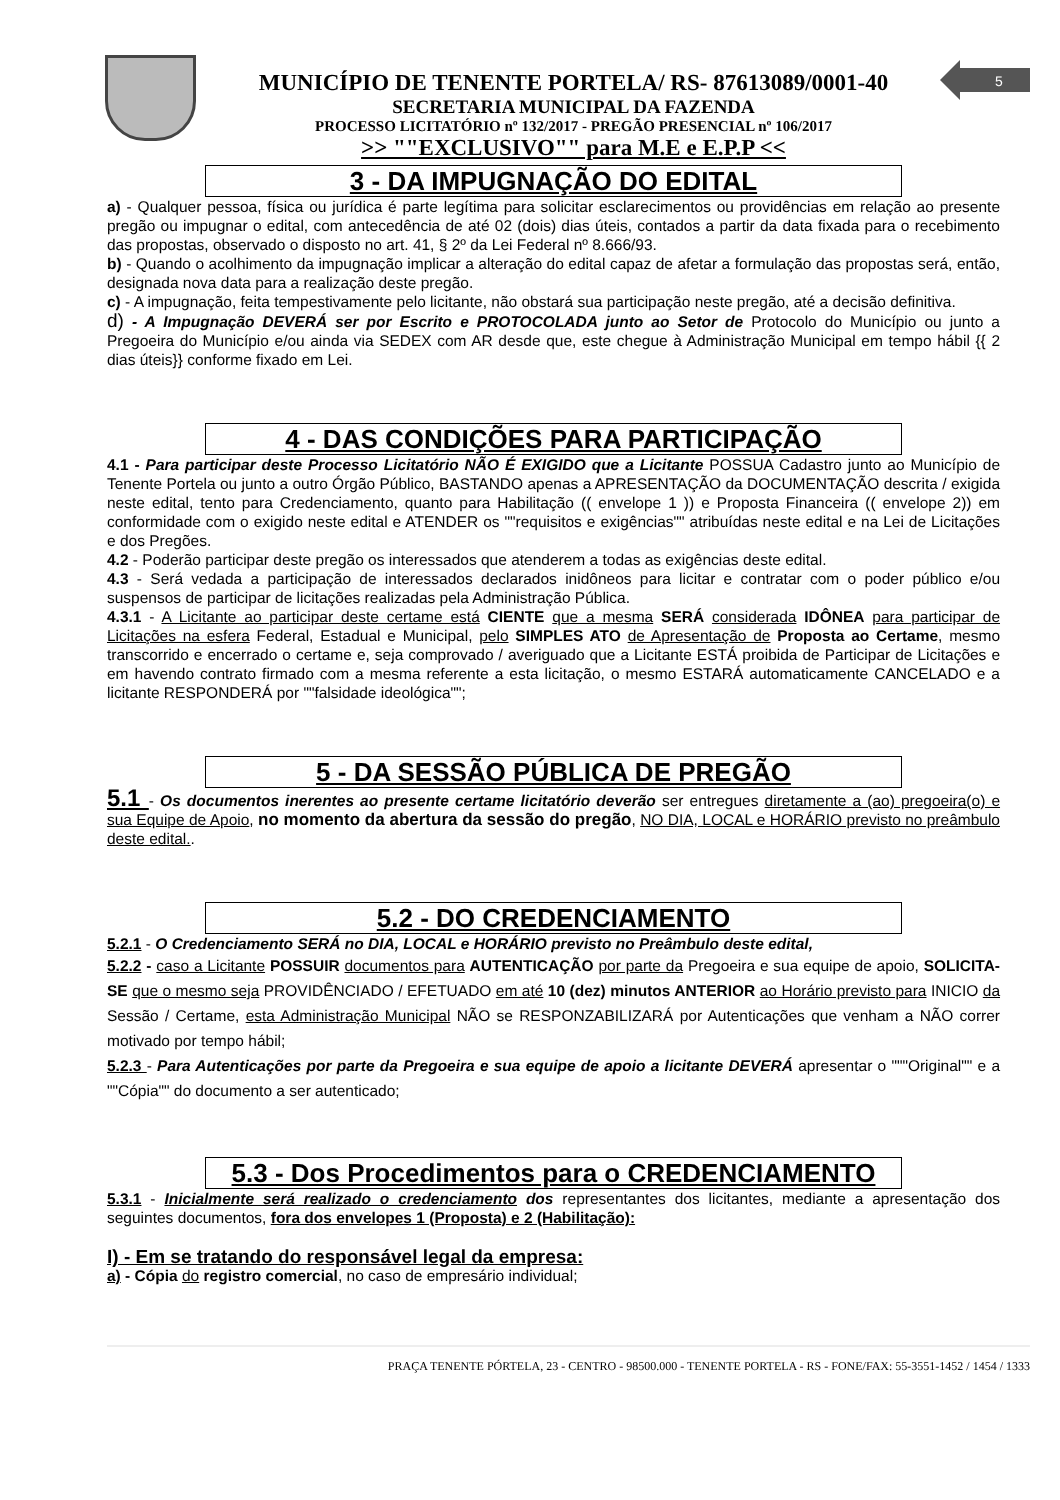5
MUNICÍPIO DE TENENTE PORTELA/ RS- 87613089/0001-40
SECRETARIA MUNICIPAL DA FAZENDA
PROCESSO LICITATÓRIO nº 132/2017 - PREGÃO PRESENCIAL nº 106/2017
>> ""EXCLUSIVO"" para M.E e E.P.P <<
3 - DA IMPUGNAÇÃO DO EDITAL
a) - Qualquer pessoa, física ou jurídica é parte legítima para solicitar esclarecimentos ou providências em relação ao presente pregão ou impugnar o edital, com antecedência de até 02 (dois) dias úteis, contados a partir da data fixada para o recebimento das propostas, observado o disposto no art. 41, § 2º da Lei Federal nº 8.666/93.
b) - Quando o acolhimento da impugnação implicar a alteração do edital capaz de afetar a formulação das propostas será, então, designada nova data para a realização deste pregão.
c) - A impugnação, feita tempestivamente pelo licitante, não obstará sua participação neste pregão, até a decisão definitiva.
d) - A Impugnação DEVERÁ ser por Escrito e PROTOCOLADA junto ao Setor de Protocolo do Município ou junto a Pregoeira do Município e/ou ainda via SEDEX com AR desde que, este chegue à Administração Municipal em tempo hábil {{ 2 dias úteis}} conforme fixado em Lei.
4 - DAS CONDIÇÕES PARA PARTICIPAÇÃO
4.1 - Para participar deste Processo Licitatório NÃO É EXIGIDO que a Licitante POSSUA Cadastro junto ao Município de Tenente Portela ou junto a outro Órgão Público, BASTANDO apenas a APRESENTAÇÃO da DOCUMENTAÇÃO descrita / exigida neste edital, tento para Credenciamento, quanto para Habilitação (( envelope 1 )) e Proposta Financeira (( envelope 2)) em conformidade com o exigido neste edital e ATENDER os ""requisitos e exigências"" atribuídas neste edital e na Lei de Licitações e dos Pregões.
4.2 - Poderão participar deste pregão os interessados que atenderem a todas as exigências deste edital.
4.3 - Será vedada a participação de interessados declarados inidôneos para licitar e contratar com o poder público e/ou suspensos de participar de licitações realizadas pela Administração Pública.
4.3.1 - A Licitante ao participar deste certame está CIENTE que a mesma SERÁ considerada IDÔNEA para participar de Licitações na esfera Federal, Estadual e Municipal, pelo SIMPLES ATO de Apresentação de Proposta ao Certame, mesmo transcorrido e encerrado o certame e, seja comprovado / averiguado que a Licitante ESTÁ proibida de Participar de Licitações e em havendo contrato firmado com a mesma referente a esta licitação, o mesmo ESTARÁ automaticamente CANCELADO e a licitante RESPONDERÁ por ""falsidade ideológica"";
5 - DA SESSÃO PÚBLICA DE PREGÃO
5.1 - Os documentos inerentes ao presente certame licitatório deverão ser entregues diretamente a (ao) pregoeira(o) e sua Equipe de Apoio, no momento da abertura da sessão do pregão, NO DIA, LOCAL e HORÁRIO previsto no preâmbulo deste edital..
5.2 - DO CREDENCIAMENTO
5.2.1 - O Credenciamento SERÁ no DIA, LOCAL e HORÁRIO previsto no Preâmbulo deste edital,
5.2.2 - caso a Licitante POSSUIR documentos para AUTENTICAÇÃO por parte da Pregoeira e sua equipe de apoio, SOLICITA-SE que o mesmo seja PROVIDÊNCIADO / EFETUADO em até 10 (dez) minutos ANTERIOR ao Horário previsto para INICIO da Sessão / Certame, esta Administração Municipal NÃO se RESPONZABILIZARÁ por Autenticações que venham a NÃO correr motivado por tempo hábil;
5.2.3 - Para Autenticações por parte da Pregoeira e sua equipe de apoio a licitante DEVERÁ apresentar o """Original"" e a ""Cópia"" do documento a ser autenticado;
5.3 - Dos Procedimentos para o CREDENCIAMENTO
5.3.1 - Inicialmente será realizado o credenciamento dos representantes dos licitantes, mediante a apresentação dos seguintes documentos, fora dos envelopes 1 (Proposta) e 2 (Habilitação):
I) - Em se tratando do responsável legal da empresa:
a) - Cópia do registro comercial, no caso de empresário individual;
PRAÇA TENENTE PÓRTELA, 23 - CENTRO - 98500.000 - TENENTE PORTELA - RS - FONE/FAX: 55-3551-1452 / 1454 / 1333